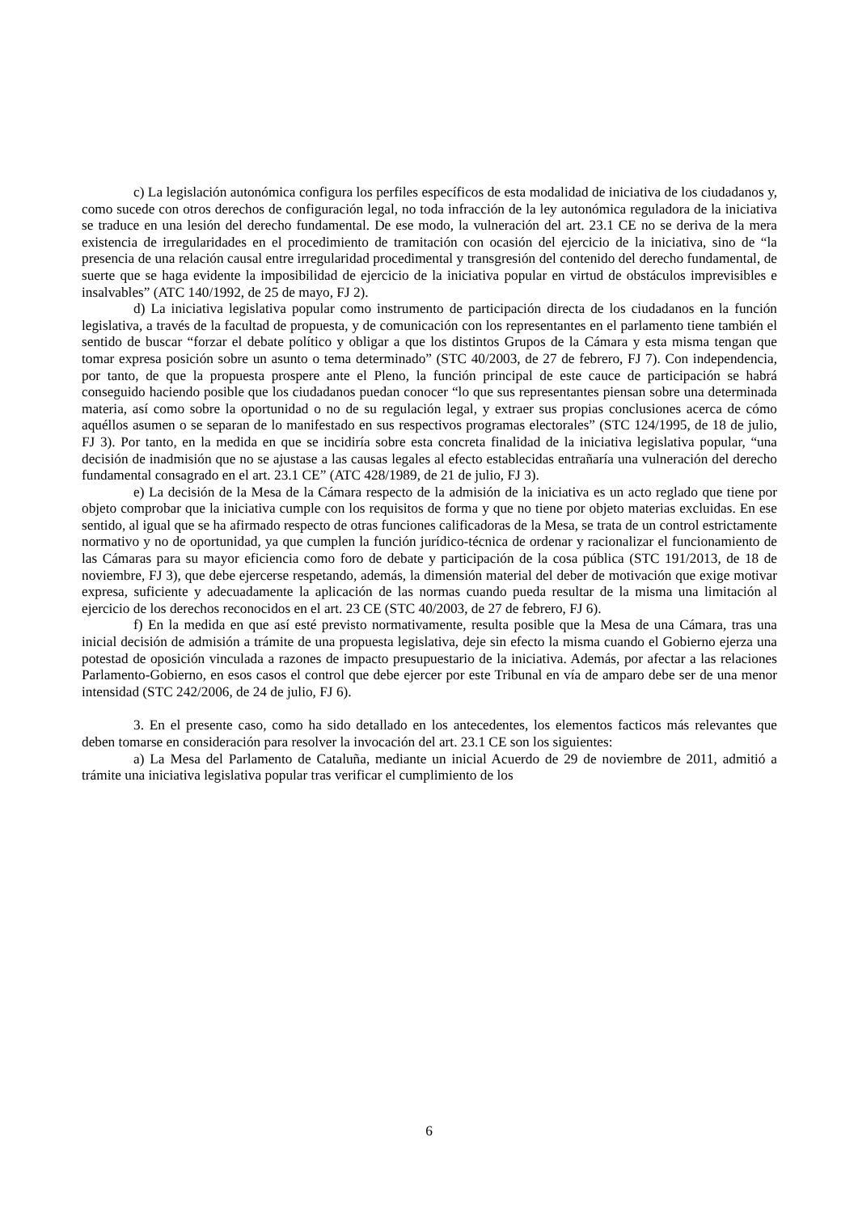c) La legislación autonómica configura los perfiles específicos de esta modalidad de iniciativa de los ciudadanos y, como sucede con otros derechos de configuración legal, no toda infracción de la ley autonómica reguladora de la iniciativa se traduce en una lesión del derecho fundamental. De ese modo, la vulneración del art. 23.1 CE no se deriva de la mera existencia de irregularidades en el procedimiento de tramitación con ocasión del ejercicio de la iniciativa, sino de “la presencia de una relación causal entre irregularidad procedimental y transgresión del contenido del derecho fundamental, de suerte que se haga evidente la imposibilidad de ejercicio de la iniciativa popular en virtud de obstáculos imprevisibles e insalvables” (ATC 140/1992, de 25 de mayo, FJ 2).
d) La iniciativa legislativa popular como instrumento de participación directa de los ciudadanos en la función legislativa, a través de la facultad de propuesta, y de comunicación con los representantes en el parlamento tiene también el sentido de buscar “forzar el debate político y obligar a que los distintos Grupos de la Cámara y esta misma tengan que tomar expresa posición sobre un asunto o tema determinado” (STC 40/2003, de 27 de febrero, FJ 7). Con independencia, por tanto, de que la propuesta prospere ante el Pleno, la función principal de este cauce de participación se habrá conseguido haciendo posible que los ciudadanos puedan conocer “lo que sus representantes piensan sobre una determinada materia, así como sobre la oportunidad o no de su regulación legal, y extraer sus propias conclusiones acerca de cómo aquéllos asumen o se separan de lo manifestado en sus respectivos programas electorales” (STC 124/1995, de 18 de julio, FJ 3). Por tanto, en la medida en que se incidiría sobre esta concreta finalidad de la iniciativa legislativa popular, “una decisión de inadmisión que no se ajustase a las causas legales al efecto establecidas entrañaría una vulneración del derecho fundamental consagrado en el art. 23.1 CE” (ATC 428/1989, de 21 de julio, FJ 3).
e) La decisión de la Mesa de la Cámara respecto de la admisión de la iniciativa es un acto reglado que tiene por objeto comprobar que la iniciativa cumple con los requisitos de forma y que no tiene por objeto materias excluidas. En ese sentido, al igual que se ha afirmado respecto de otras funciones calificadoras de la Mesa, se trata de un control estrictamente normativo y no de oportunidad, ya que cumplen la función jurídico-técnica de ordenar y racionalizar el funcionamiento de las Cámaras para su mayor eficiencia como foro de debate y participación de la cosa pública (STC 191/2013, de 18 de noviembre, FJ 3), que debe ejercerse respetando, además, la dimensión material del deber de motivación que exige motivar expresa, suficiente y adecuadamente la aplicación de las normas cuando pueda resultar de la misma una limitación al ejercicio de los derechos reconocidos en el art. 23 CE (STC 40/2003, de 27 de febrero, FJ 6).
f) En la medida en que así esté previsto normativamente, resulta posible que la Mesa de una Cámara, tras una inicial decisión de admisión a trámite de una propuesta legislativa, deje sin efecto la misma cuando el Gobierno ejerza una potestad de oposición vinculada a razones de impacto presupuestario de la iniciativa. Además, por afectar a las relaciones Parlamento-Gobierno, en esos casos el control que debe ejercer por este Tribunal en vía de amparo debe ser de una menor intensidad (STC 242/2006, de 24 de julio, FJ 6).
3. En el presente caso, como ha sido detallado en los antecedentes, los elementos facticos más relevantes que deben tomarse en consideración para resolver la invocación del art. 23.1 CE son los siguientes:
a) La Mesa del Parlamento de Cataluña, mediante un inicial Acuerdo de 29 de noviembre de 2011, admitió a trámite una iniciativa legislativa popular tras verificar el cumplimiento de los
6